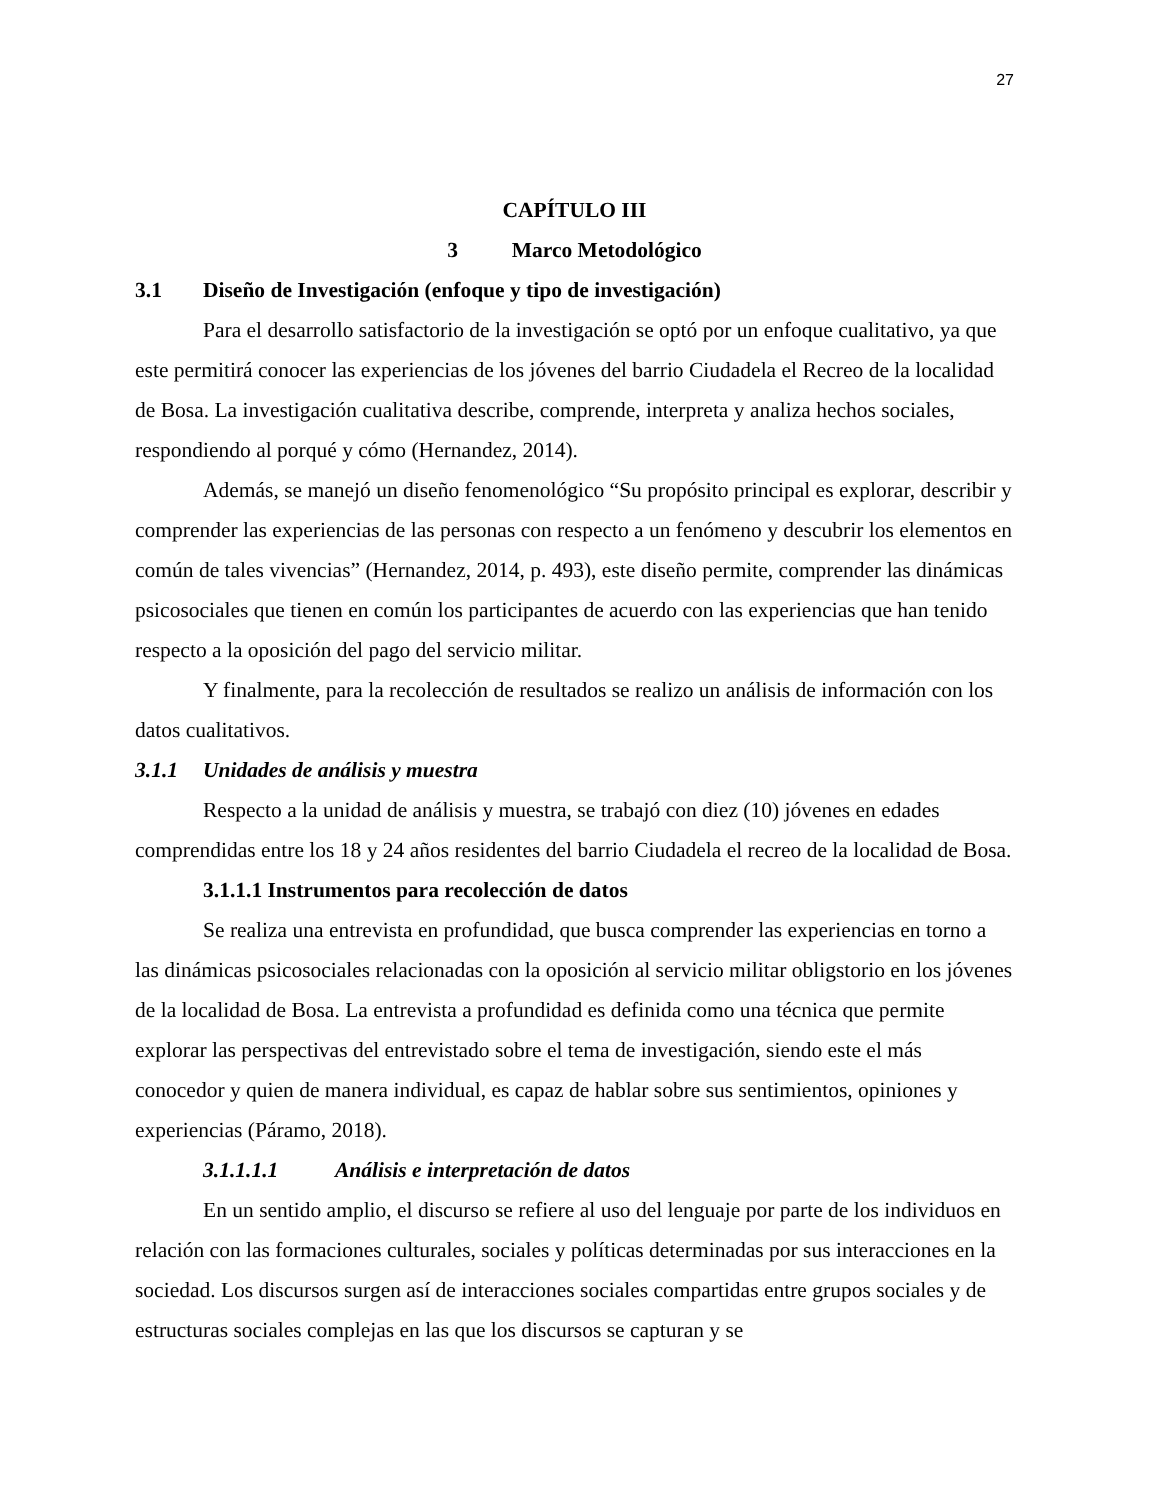27
CAPÍTULO III
3 Marco Metodológico
3.1 Diseño de Investigación (enfoque y tipo de investigación)
Para el desarrollo satisfactorio de la investigación se optó por un enfoque cualitativo, ya que este permitirá conocer las experiencias de los jóvenes del barrio Ciudadela el Recreo de la localidad de Bosa. La investigación cualitativa describe, comprende, interpreta y analiza hechos sociales, respondiendo al porqué y cómo (Hernandez, 2014).
Además, se manejó un diseño fenomenológico “Su propósito principal es explorar, describir y comprender las experiencias de las personas con respecto a un fenómeno y descubrir los elementos en común de tales vivencias” (Hernandez, 2014, p. 493), este diseño permite, comprender las dinámicas psicosociales que tienen en común los participantes de acuerdo con las experiencias que han tenido respecto a la oposición del pago del servicio militar.
Y finalmente, para la recolección de resultados se realizo un análisis de información con los datos cualitativos.
3.1.1 Unidades de análisis y muestra
Respecto a la unidad de análisis y muestra, se trabajó con diez (10) jóvenes en edades comprendidas entre los 18 y 24 años residentes del barrio Ciudadela el recreo de la localidad de Bosa.
3.1.1.1 Instrumentos para recolección de datos
Se realiza una entrevista en profundidad, que busca comprender las experiencias en torno a las dinámicas psicosociales relacionadas con la oposición al servicio militar obligstorio en los jóvenes de la localidad de Bosa. La entrevista a profundidad es definida como una técnica que permite explorar las perspectivas del entrevistado sobre el tema de investigación, siendo este el más conocedor y quien de manera individual, es capaz de hablar sobre sus sentimientos, opiniones y experiencias (Páramo, 2018).
3.1.1.1.1 Análisis e interpretación de datos
En un sentido amplio, el discurso se refiere al uso del lenguaje por parte de los individuos en relación con las formaciones culturales, sociales y políticas determinadas por sus interacciones en la sociedad. Los discursos surgen así de interacciones sociales compartidas entre grupos sociales y de estructuras sociales complejas en las que los discursos se capturan y se